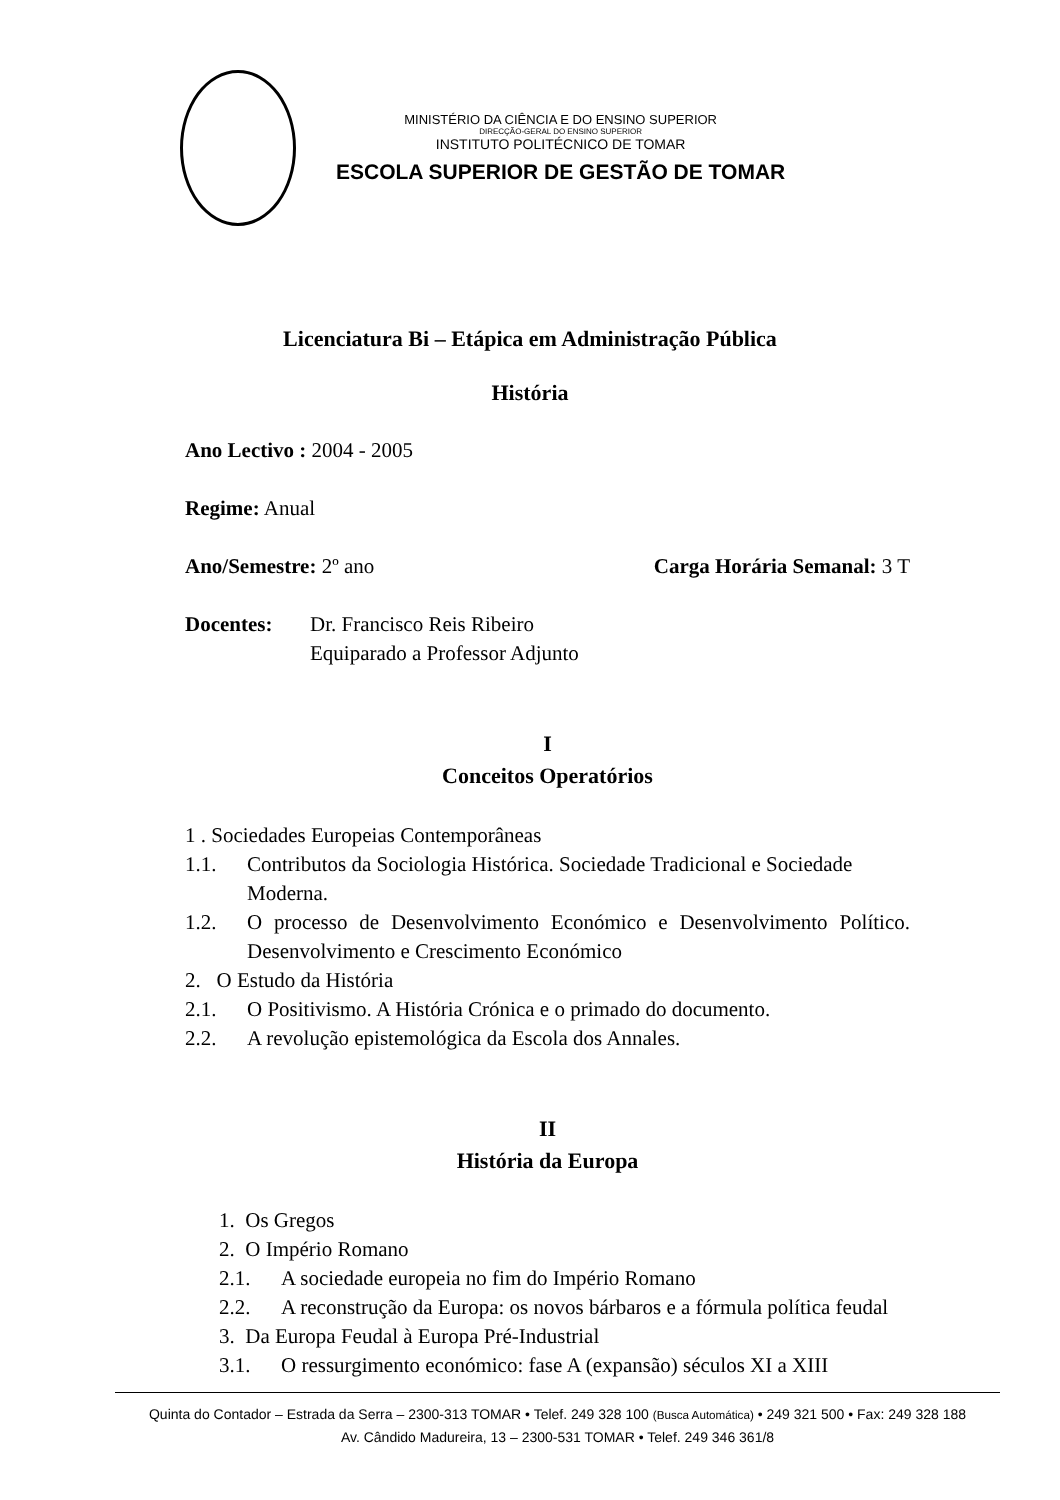MINISTÉRIO DA CIÊNCIA E DO ENSINO SUPERIOR
DIRECÇÃO-GERAL DO ENSINO SUPERIOR
INSTITUTO POLITÉCNICO DE TOMAR
ESCOLA SUPERIOR DE GESTÃO DE TOMAR
Licenciatura Bi – Etápica em Administração Pública
História
Ano Lectivo : 2004 - 2005
Regime: Anual
Ano/Semestre: 2º ano Carga Horária Semanal: 3 T
Docentes: Dr. Francisco Reis Ribeiro
Equiparado a Professor Adjunto
I
Conceitos Operatórios
1 . Sociedades Europeias Contemporâneas
1.1. Contributos da Sociologia Histórica. Sociedade Tradicional e Sociedade Moderna.
1.2. O processo de Desenvolvimento Económico e Desenvolvimento Político. Desenvolvimento e Crescimento Económico
2. O Estudo da História
2.1. O Positivismo. A História Crónica e o primado do documento.
2.2. A revolução epistemológica da Escola dos Annales.
II
História da Europa
1. Os Gregos
2. O Império Romano
2.1. A sociedade europeia no fim do Império Romano
2.2. A reconstrução da Europa: os novos bárbaros e a fórmula política feudal
3. Da Europa Feudal à Europa Pré-Industrial
3.1. O ressurgimento económico: fase A (expansão) séculos XI a XIII
Quinta do Contador – Estrada da Serra – 2300-313 TOMAR • Telef. 249 328 100 (Busca Automática) • 249 321 500 • Fax: 249 328 188
Av. Cândido Madureira, 13 – 2300-531 TOMAR • Telef. 249 346 361/8